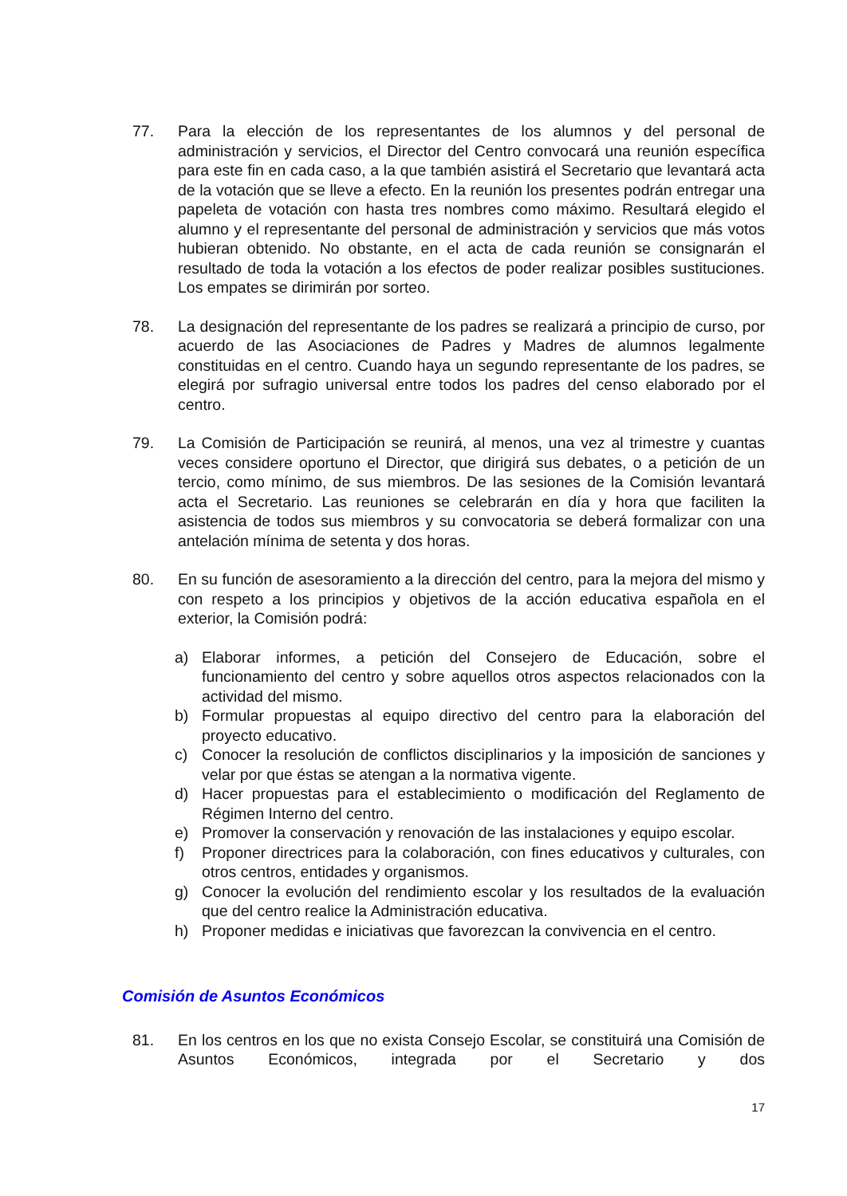77. Para la elección de los representantes de los alumnos y del personal de administración y servicios, el Director del Centro convocará una reunión específica para este fin en cada caso, a la que también asistirá el Secretario que levantará acta de la votación que se lleve a efecto. En la reunión los presentes podrán entregar una papeleta de votación con hasta tres nombres como máximo. Resultará elegido el alumno y el representante del personal de administración y servicios que más votos hubieran obtenido. No obstante, en el acta de cada reunión se consignarán el resultado de toda la votación a los efectos de poder realizar posibles sustituciones. Los empates se dirimirán por sorteo.
78. La designación del representante de los padres se realizará a principio de curso, por acuerdo de las Asociaciones de Padres y Madres de alumnos legalmente constituidas en el centro. Cuando haya un segundo representante de los padres, se elegirá por sufragio universal entre todos los padres del censo elaborado por el centro.
79. La Comisión de Participación se reunirá, al menos, una vez al trimestre y cuantas veces considere oportuno el Director, que dirigirá sus debates, o a petición de un tercio, como mínimo, de sus miembros. De las sesiones de la Comisión levantará acta el Secretario. Las reuniones se celebrarán en día y hora que faciliten la asistencia de todos sus miembros y su convocatoria se deberá formalizar con una antelación mínima de setenta y dos horas.
80. En su función de asesoramiento a la dirección del centro, para la mejora del mismo y con respeto a los principios y objetivos de la acción educativa española en el exterior, la Comisión podrá:
a) Elaborar informes, a petición del Consejero de Educación, sobre el funcionamiento del centro y sobre aquellos otros aspectos relacionados con la actividad del mismo.
b) Formular propuestas al equipo directivo del centro para la elaboración del proyecto educativo.
c) Conocer la resolución de conflictos disciplinarios y la imposición de sanciones y velar por que éstas se atengan a la normativa vigente.
d) Hacer propuestas para el establecimiento o modificación del Reglamento de Régimen Interno del centro.
e) Promover la conservación y renovación de las instalaciones y equipo escolar.
f) Proponer directrices para la colaboración, con fines educativos y culturales, con otros centros, entidades y organismos.
g) Conocer la evolución del rendimiento escolar y los resultados de la evaluación que del centro realice la Administración educativa.
h) Proponer medidas e iniciativas que favorezcan la convivencia en el centro.
Comisión de Asuntos Económicos
81. En los centros en los que no exista Consejo Escolar, se constituirá una Comisión de Asuntos Económicos, integrada por el Secretario y dos
17